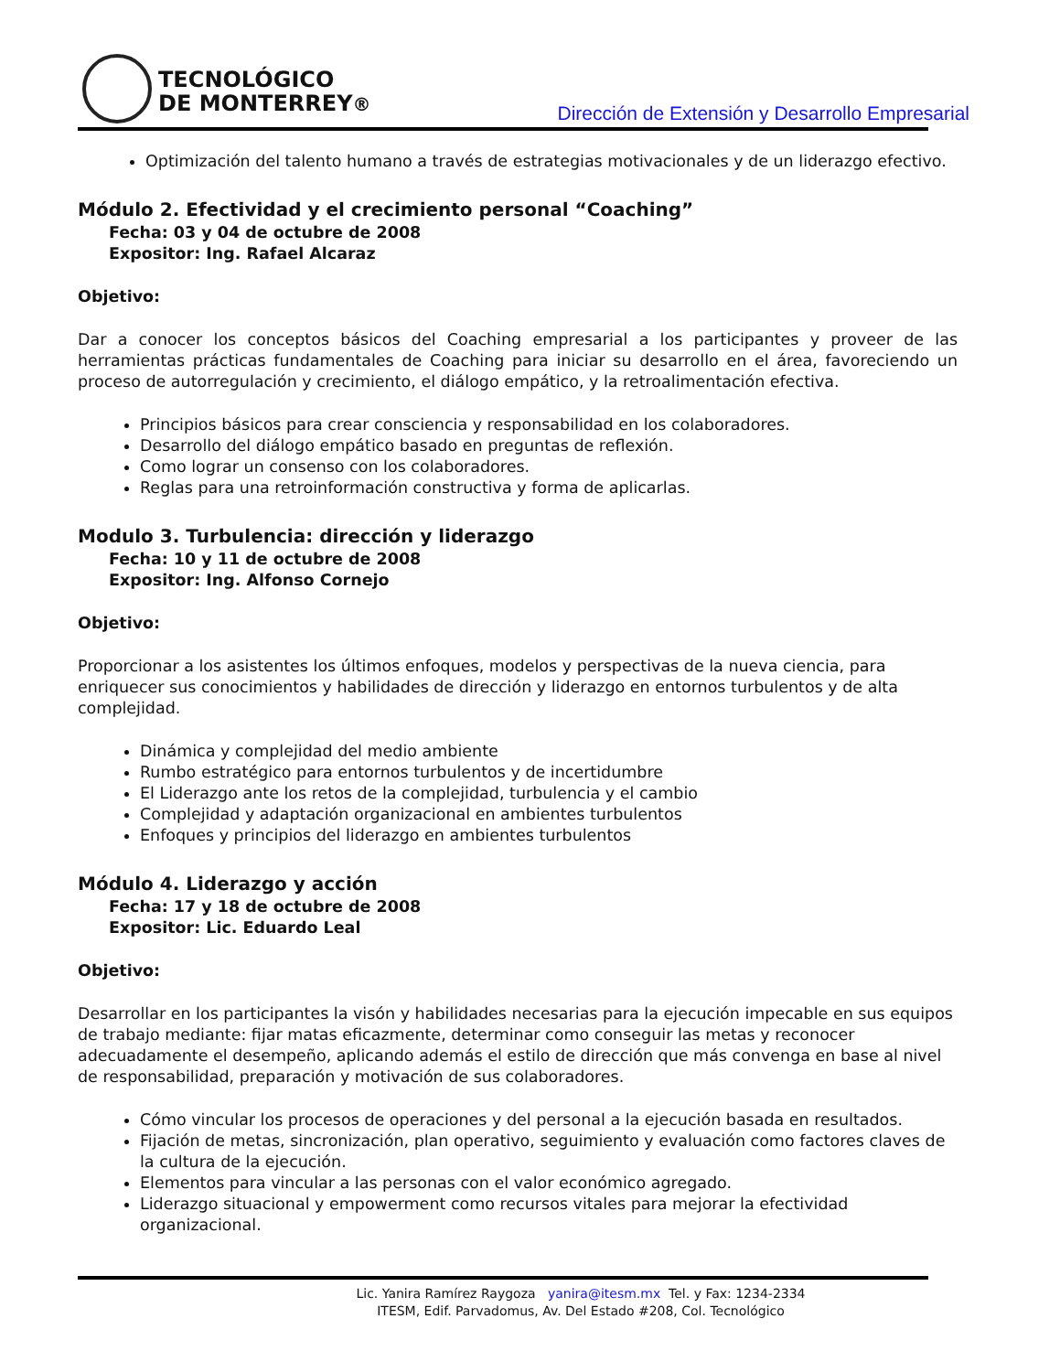TECNOLÓGICO
DE MONTERREY®
Dirección de Extensión y Desarrollo Empresarial
Optimización del talento humano a través de estrategias motivacionales y de un liderazgo efectivo.
Módulo 2. Efectividad y el crecimiento personal “Coaching”
Fecha: 03 y 04 de octubre de 2008
Expositor: Ing. Rafael Alcaraz
Objetivo:
Dar a conocer los conceptos básicos del Coaching empresarial a los participantes y proveer de las herramientas prácticas fundamentales de Coaching para iniciar su desarrollo en el área, favoreciendo un proceso de autorregulación y crecimiento, el diálogo empático, y la retroalimentación efectiva.
Principios básicos para crear consciencia y responsabilidad en los colaboradores.
Desarrollo del diálogo empático basado en preguntas de reflexión.
Como lograr un consenso con los colaboradores.
Reglas para una retroinformación constructiva y forma de aplicarlas.
Modulo 3. Turbulencia: dirección y liderazgo
Fecha: 10 y 11 de octubre de 2008
Expositor: Ing. Alfonso Cornejo
Objetivo:
Proporcionar a los asistentes los últimos enfoques, modelos y perspectivas de la nueva ciencia, para enriquecer sus conocimientos y habilidades de dirección y liderazgo en entornos turbulentos y de alta complejidad.
Dinámica y complejidad del medio ambiente
Rumbo estratégico para entornos turbulentos y de incertidumbre
El Liderazgo ante los retos de la complejidad, turbulencia y el cambio
Complejidad y adaptación organizacional en ambientes turbulentos
Enfoques y principios del liderazgo en ambientes turbulentos
Módulo 4. Liderazgo y acción
Fecha: 17 y 18 de octubre de 2008
Expositor: Lic. Eduardo Leal
Objetivo:
Desarrollar en los participantes la visón y habilidades necesarias para la ejecución impecable en sus equipos de trabajo mediante: fijar matas eficazmente, determinar como conseguir las metas y reconocer adecuadamente el desempeño, aplicando además el estilo de dirección que más convenga en base al nivel de responsabilidad, preparación y motivación de sus colaboradores.
Cómo vincular los procesos de operaciones y del personal a la ejecución basada en resultados.
Fijación de metas, sincronización, plan operativo, seguimiento y evaluación como factores claves de la cultura de la ejecución.
Elementos para vincular a las personas con el valor económico agregado.
Liderazgo situacional y empowerment como recursos vitales para mejorar la efectividad organizacional.
Lic. Yanira Ramírez Raygoza yanira@itesm.mx Tel. y Fax: 1234-2334
ITESM, Edif. Parvadomus, Av. Del Estado #208, Col. Tecnológico